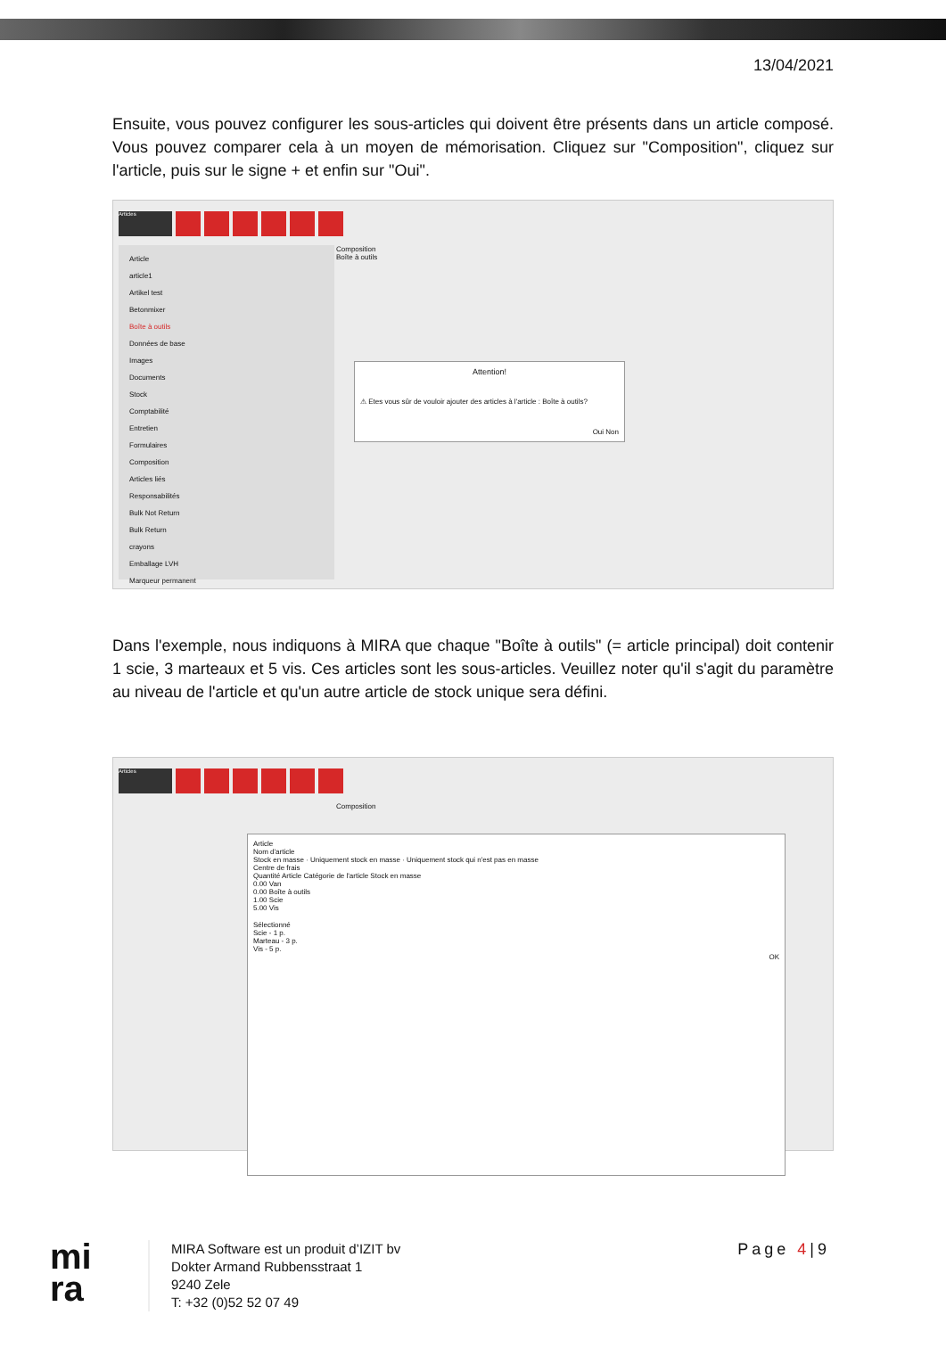13/04/2021
Ensuite, vous pouvez configurer les sous-articles qui doivent être présents dans un article composé. Vous pouvez comparer cela à un moyen de mémorisation. Cliquez sur "Composition", cliquez sur l'article, puis sur le signe + et enfin sur "Oui".
Articles
Article
article1
Artikel test
Betonmixer
Boîte à outils
Données de base
Images
Documents
Stock
Comptabilité
Entretien
Formulaires
Composition
Articles liés
Responsabilités
Bulk Not Return
Bulk Return
crayons
Emballage LVH
Marqueur permanent
Composition
Boîte à outils
Attention!
⚠ Etes vous sûr de vouloir ajouter des articles à l'article : Boîte à outils?
Oui Non
Dans l'exemple, nous indiquons à MIRA que chaque "Boîte à outils" (= article principal) doit contenir 1 scie, 3 marteaux et 5 vis. Ces articles sont les sous-articles. Veuillez noter qu'il s'agit du paramètre au niveau de l'article et qu'un autre article de stock unique sera défini.
Articles
Composition
Article
Nom d'article
Stock en masse · Uniquement stock en masse · Uniquement stock qui n'est pas en masse
Centre de frais
Quantité Article Catégorie de l'article Stock en masse
0.00 Van
0.00 Boîte à outils
1.00 Scie
5.00 Vis
Sélectionné
Scie - 1 p.
Marteau - 3 p.
Vis - 5 p.
OK
mi
ra
MIRA Software est un produit d’IZIT bv
Dokter Armand Rubbensstraat 1
9240 Zele
T: +32 (0)52 52 07 49
Page 4|9